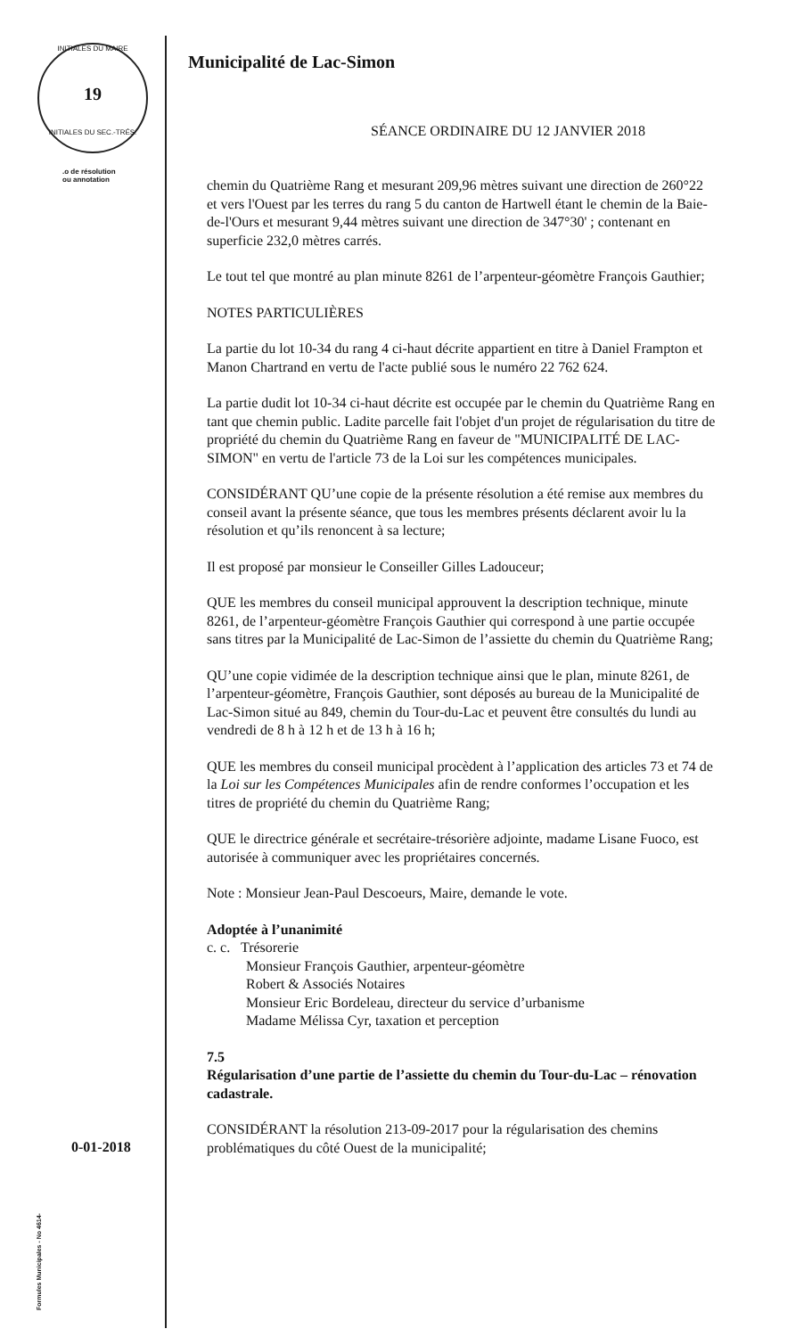INITIALES DU MAIRE
19
INITIALES DU SEC.-TRÉS.
.o de résolution
ou annotation
0-01-2018
Formules Municipales - No 4614-
Municipalité de Lac-Simon
SÉANCE ORDINAIRE DU 12 JANVIER 2018
chemin du Quatrième Rang et mesurant 209,96 mètres suivant une direction de 260°22 et vers l'Ouest par les terres du rang 5 du canton de Hartwell étant le chemin de la Baie-de-l'Ours et mesurant 9,44 mètres suivant une direction de 347°30' ; contenant en superficie 232,0 mètres carrés.
Le tout tel que montré au plan minute 8261 de l’arpenteur-géomètre François Gauthier;
NOTES PARTICULIÈRES
La partie du lot 10-34 du rang 4 ci-haut décrite appartient en titre à Daniel Frampton et Manon Chartrand en vertu de l'acte publié sous le numéro 22 762 624.
La partie dudit lot 10-34 ci-haut décrite est occupée par le chemin du Quatrième Rang en tant que chemin public. Ladite parcelle fait l'objet d'un projet de régularisation du titre de propriété du chemin du Quatrième Rang en faveur de "MUNICIPALITÉ DE LAC-SIMON" en vertu de l'article 73 de la Loi sur les compétences municipales.
CONSIDÉRANT QU’une copie de la présente résolution a été remise aux membres du conseil avant la présente séance, que tous les membres présents déclarent avoir lu la résolution et qu’ils renoncent à sa lecture;
Il est proposé par monsieur le Conseiller Gilles Ladouceur;
QUE les membres du conseil municipal approuvent la description technique, minute 8261, de l’arpenteur-géomètre François Gauthier qui correspond à une partie occupée sans titres par la Municipalité de Lac-Simon de l’assiette du chemin du Quatrième Rang;
QU’une copie vidimée de la description technique ainsi que le plan, minute 8261, de l’arpenteur-géomètre, François Gauthier, sont déposés au bureau de la Municipalité de Lac-Simon situé au 849, chemin du Tour-du-Lac et peuvent être consultés du lundi au vendredi de 8 h à 12 h et de 13 h à 16 h;
QUE les membres du conseil municipal procèdent à l’application des articles 73 et 74 de la Loi sur les Compétences Municipales afin de rendre conformes l’occupation et les titres de propriété du chemin du Quatrième Rang;
QUE le directrice générale et secrétaire-trésorière adjointe, madame Lisane Fuoco, est autorisée à communiquer avec les propriétaires concernés.
Note : Monsieur Jean-Paul Descoeurs, Maire, demande le vote.
Adoptée à l’unanimité
c. c. Trésorerie
Monsieur François Gauthier, arpenteur-géomètre
Robert & Associés Notaires
Monsieur Eric Bordeleau, directeur du service d’urbanisme
Madame Mélissa Cyr, taxation et perception
7.5
Régularisation d’une partie de l’assiette du chemin du Tour-du-Lac – rénovation cadastrale.
CONSIDÉRANT la résolution 213-09-2017 pour la régularisation des chemins problématiques du côté Ouest de la municipalité;